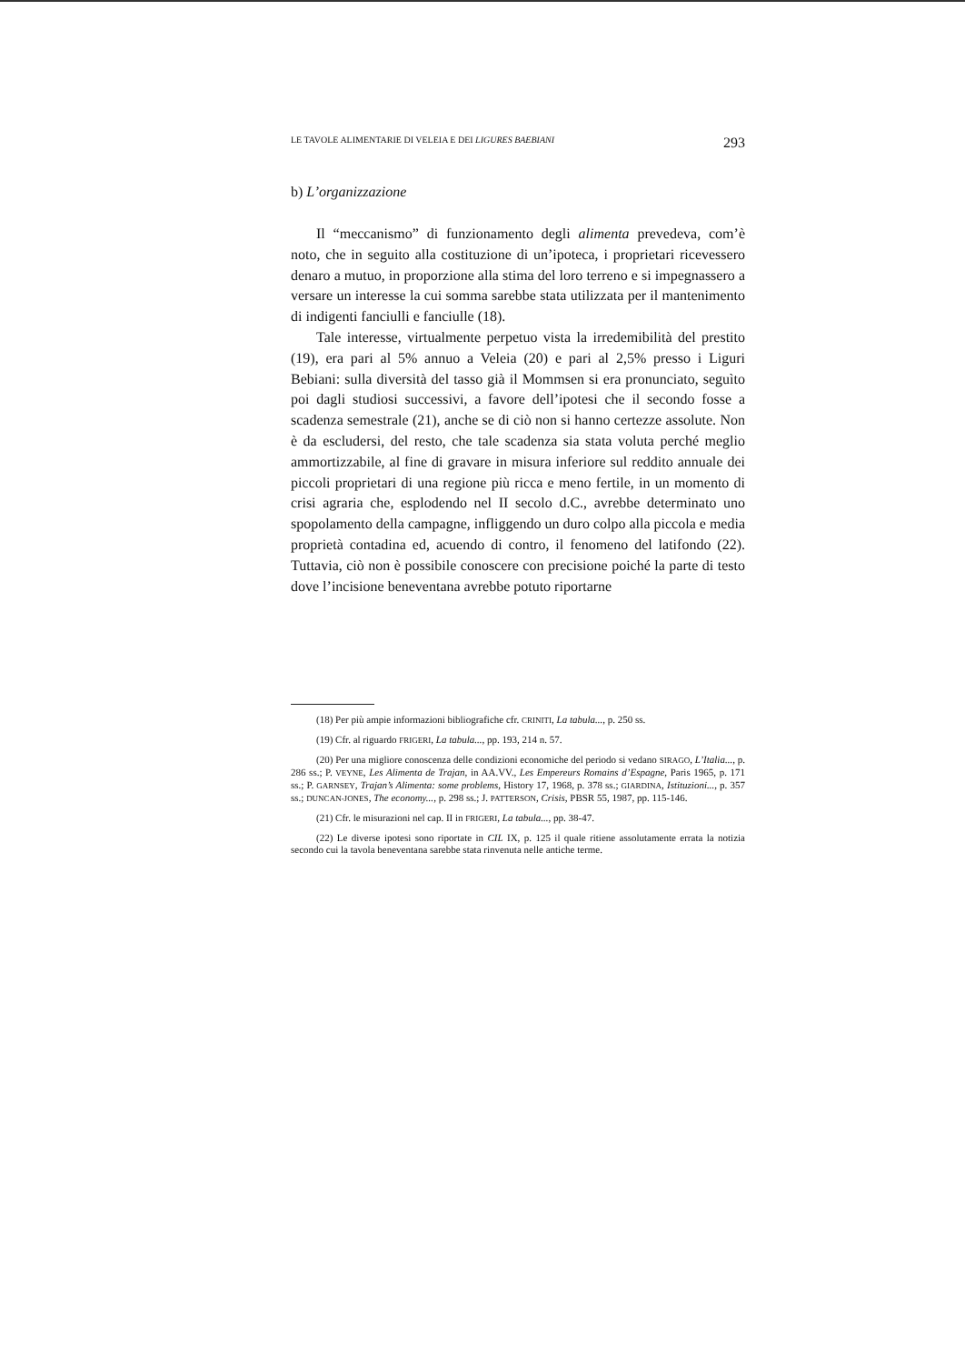LE TAVOLE ALIMENTARIE DI VELEIA E DEI LIGURES BAEBIANI 293
b) L’organizzazione
Il “meccanismo” di funzionamento degli alimenta prevedeva, com’è noto, che in seguito alla costituzione di un’ipoteca, i proprietari ricevessero denaro a mutuo, in proporzione alla stima del loro terreno e si impegnassero a versare un interesse la cui somma sarebbe stata utilizzata per il mantenimento di indigenti fanciulli e fanciulle (18).
Tale interesse, virtualmente perpetuo vista la irredemibilità del prestito (19), era pari al 5% annuo a Veleia (20) e pari al 2,5% presso i Liguri Bebiani: sulla diversità del tasso già il Mommsen si era pronunciato, seguìto poi dagli studiosi successivi, a favore dell’ipotesi che il secondo fosse a scadenza semestrale (21), anche se di ciò non si hanno certezze assolute. Non è da escludersi, del resto, che tale scadenza sia stata voluta perché meglio ammortizzabile, al fine di gravare in misura inferiore sul reddito annuale dei piccoli proprietari di una regione più ricca e meno fertile, in un momento di crisi agraria che, esplodendo nel II secolo d.C., avrebbe determinato uno spopolamento della campagne, infliggendo un duro colpo alla piccola e media proprietà contadina ed, acuendo di contro, il fenomeno del latifondo (22). Tuttavia, ciò non è possibile conoscere con precisione poiché la parte di testo dove l’incisione beneventana avrebbe potuto riportarne
(18) Per più ampie informazioni bibliografiche cfr. CRINITI, La tabula..., p. 250 ss.
(19) Cfr. al riguardo FRIGERI, La tabula..., pp. 193, 214 n. 57.
(20) Per una migliore conoscenza delle condizioni economiche del periodo si vedano SIRAGO, L’Italia..., p. 286 ss.; P. VEYNE, Les Alimenta de Trajan, in AA.VV., Les Empereurs Romains d’Espagne, Paris 1965, p. 171 ss.; P. GARNSEY, Trajan’s Alimenta: some problems, History 17, 1968, p. 378 ss.; GIARDINA, Istituzioni..., p. 357 ss.; DUNCAN-JONES, The economy..., p. 298 ss.; J. PATTERSON, Crisis, PBSR 55, 1987, pp. 115-146.
(21) Cfr. le misurazioni nel cap. II in FRIGERI, La tabula..., pp. 38-47.
(22) Le diverse ipotesi sono riportate in CIL IX, p. 125 il quale ritiene assolutamente errata la notizia secondo cui la tavola beneventana sarebbe stata rinvenuta nelle antiche terme.